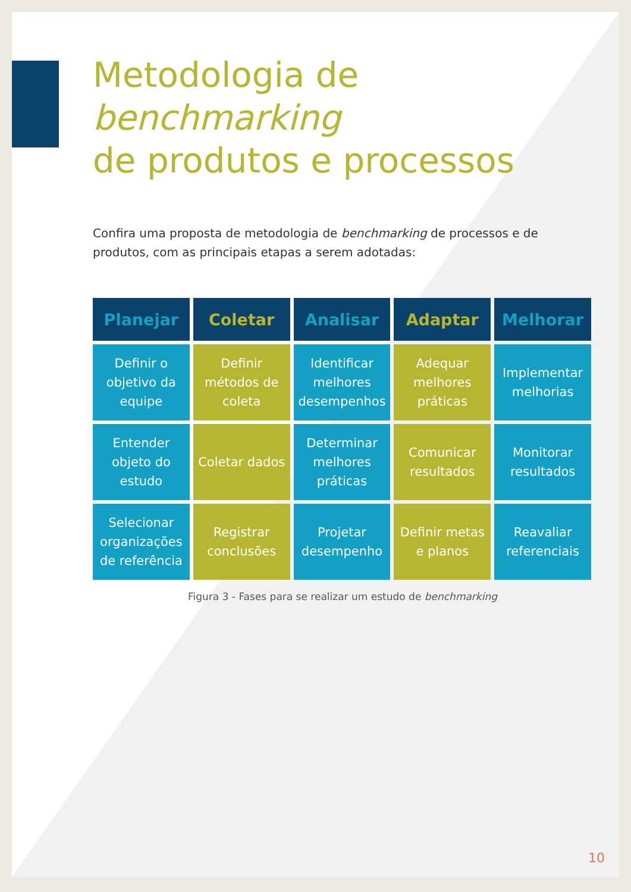Metodologia de benchmarking
de produtos e processos
Confira uma proposta de metodologia de benchmarking de processos e de produtos, com as principais etapas a serem adotadas:
| Planejar | Coletar | Analisar | Adaptar | Melhorar |
| --- | --- | --- | --- | --- |
| Definir o objetivo da equipe | Definir métodos de coleta | Identificar melhores desempenhos | Adequar melhores práticas | Implementar melhorias |
| Entender objeto do estudo | Coletar dados | Determinar melhores práticas | Comunicar resultados | Monitorar resultados |
| Selecionar organizações de referência | Registrar conclusões | Projetar desempenho | Definir metas e planos | Reavaliar referenciais |
Figura 3 - Fases para se realizar um estudo de benchmarking
10